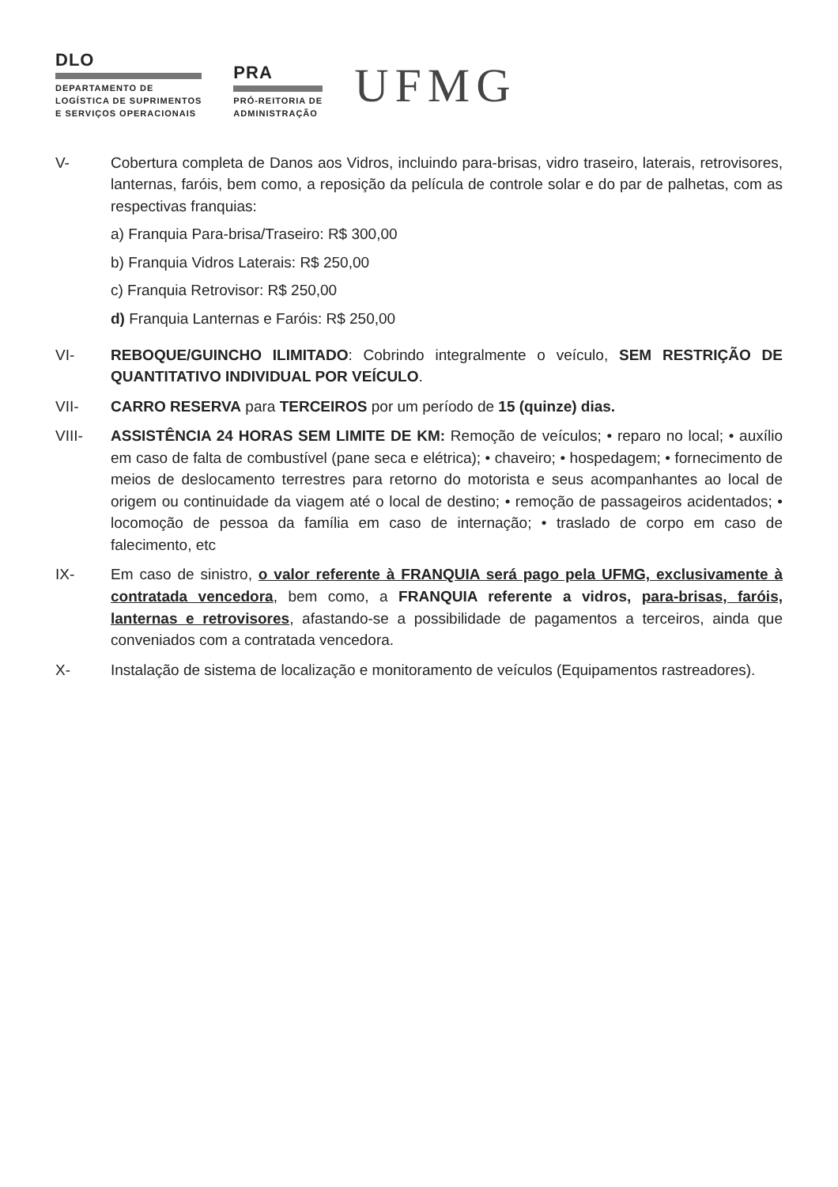DLO
DEPARTAMENTO DE
LOGÍSTICA DE SUPRIMENTOS
E SERVIÇOS OPERACIONAIS
PRA
PRÓ-REITORIA DE
ADMINISTRAÇÃO
UFMG
V- Cobertura completa de Danos aos Vidros, incluindo para-brisas, vidro traseiro, laterais, retrovisores, lanternas, faróis, bem como, a reposição da película de controle solar e do par de palhetas, com as respectivas franquias:
a) Franquia Para-brisa/Traseiro: R$ 300,00
b) Franquia Vidros Laterais: R$ 250,00
c) Franquia Retrovisor: R$ 250,00
d) Franquia Lanternas e Faróis: R$ 250,00
VI- REBOQUE/GUINCHO ILIMITADO: Cobrindo integralmente o veículo, SEM RESTRIÇÃO DE QUANTITATIVO INDIVIDUAL POR VEÍCULO.
VII- CARRO RESERVA para TERCEIROS por um período de 15 (quinze) dias.
VIII- ASSISTÊNCIA 24 HORAS SEM LIMITE DE KM: Remoção de veículos; • reparo no local; • auxílio em caso de falta de combustível (pane seca e elétrica); • chaveiro; • hospedagem; • fornecimento de meios de deslocamento terrestres para retorno do motorista e seus acompanhantes ao local de origem ou continuidade da viagem até o local de destino; • remoção de passageiros acidentados; • locomoção de pessoa da família em caso de internação; • traslado de corpo em caso de falecimento, etc
IX- Em caso de sinistro, o valor referente à FRANQUIA será pago pela UFMG, exclusivamente à contratada vencedora, bem como, a FRANQUIA referente a vidros, para-brisas, faróis, lanternas e retrovisores, afastando-se a possibilidade de pagamentos a terceiros, ainda que conveniados com a contratada vencedora.
X- Instalação de sistema de localização e monitoramento de veículos (Equipamentos rastreadores).